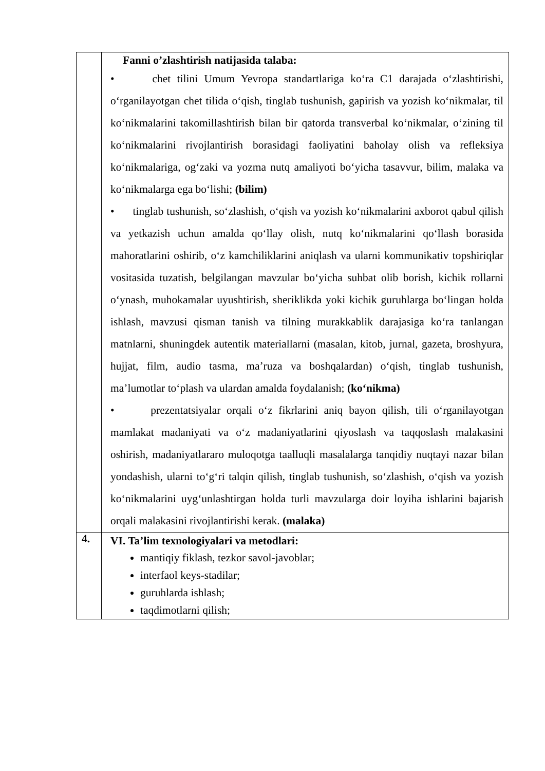| | Fanni o’zlashtirish natijasida talaba: • chet tilini Umum Yevropa standartlariga ko‘ra C1 darajada o‘zlashtirishi, o‘rganilayotgan chet tilida o‘qish, tinglab tushunish, gapirish va yozish ko‘nikmalar, til ko‘nikmalarini takomillashtirish bilan bir qatorda transverbal ko‘nikmalar, o‘zining til ko‘nikmalarini rivojlantirish borasidagi faoliyatini baholay olish va refleksiya ko‘nikmalariga, og‘zaki va yozma nutq amaliyoti bo‘yicha tasavvur, bilim, malaka va ko‘nikmalarga ega bo‘lishi; (bilim) • tinglab tushunish, so‘zlashish, o‘qish va yozish ko‘nikmalarini axborot qabul qilish va yetkazish uchun amalda qo‘llay olish, nutq ko‘nikmalarini qo‘llash borasida mahoratlarini oshirib, o‘z kamchiliklarini aniqlash va ularni kommunikativ topshiriqlar vositasida tuzatish, belgilangan mavzular bo‘yicha suhbat olib borish, kichik rollarni o‘ynash, muhokamalar uyushtirish, sheriklikda yoki kichik guruhlarga bo‘lingan holda ishlash, mavzusi qisman tanish va tilning murakkablik darajasiga ko‘ra tanlangan matnlarni, shuningdek autentik materiallarni (masalan, kitob, jurnal, gazeta, broshyura, hujjat, film, audio tasma, ma’ruza va boshqalardan) o‘qish, tinglab tushunish, ma’lumotlar to‘plash va ulardan amalda foydalanish; (ko‘nikma) • prezentatsiyalar orqali o‘z fikrlarini aniq bayon qilish, tili o‘rganilayotgan mamlakat madaniyati va o‘z madaniyatlarini qiyoslash va taqqoslash malakasini oshirish, madaniyatlararo muloqotga taalluqli masalalarga tanqidiy nuqtayi nazar bilan yondashish, ularni to‘g‘ri talqin qilish, tinglab tushunish, so‘zlashish, o‘qish va yozish ko‘nikmalarini uyg‘unlashtirgan holda turli mavzularga doir loyiha ishlarini bajarish orqali malakasini rivojlantirishi kerak. (malaka) |
| 4. | VI. Ta’lim texnologiyalari va metodlari: mantiqiy fiklash, tezkor savol-javoblar; interfaol keys-stadilar; guruhlarda ishlash; taqdimotlarni qilish; |